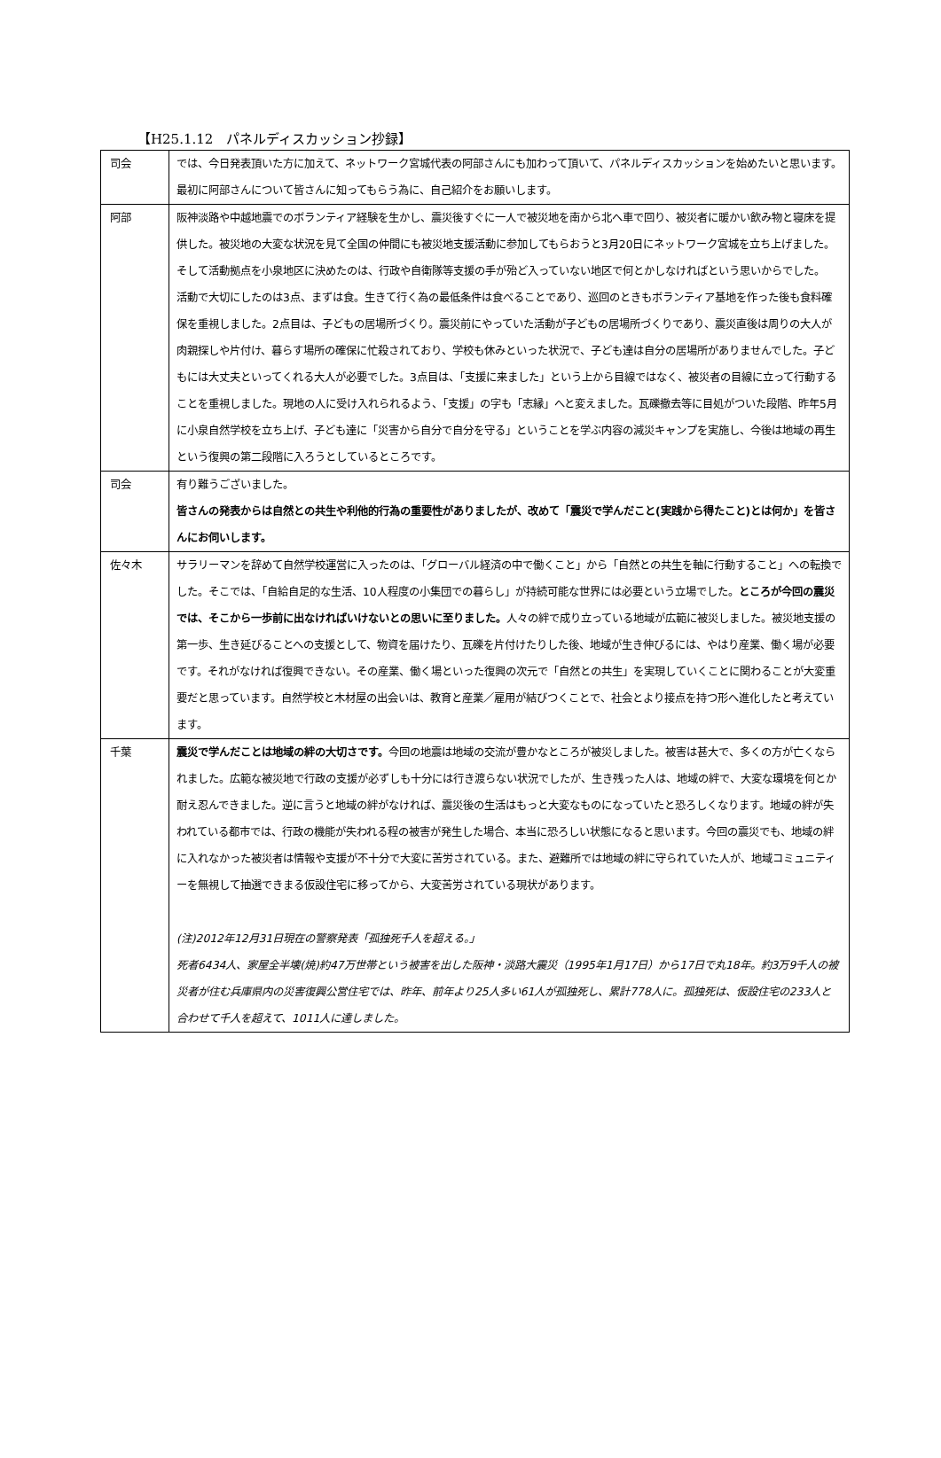【H25.1.12　パネルディスカッション抄録】
| 司会 | では、今日発表頂いた方に加えて、ネットワーク宮城代表の阿部さんにも加わって頂いて、パネルディスカッションを始めたいと思います。最初に阿部さんについて皆さんに知ってもらう為に、自己紹介をお願いします。 |
| 阿部 | 阪神淡路や中越地震でのボランティア経験を生かし、震災後すぐに一人で被災地を南から北へ車で回り、被災者に暖かい飲み物と寝床を提供した。被災地の大変な状況を見て全国の仲間にも被災地支援活動に参加してもらおうと3月20日にネットワーク宮城を立ち上げました。そして活動拠点を小泉地区に決めたのは、行政や自衛隊等支援の手が殆ど入っていない地区で何とかしなければという思いからでした。 活動で大切にしたのは3点、まずは食。生きて行く為の最低条件は食べることであり、巡回のときもボランティア基地を作った後も食料確保を重視しました。2点目は、子どもの居場所づくり。震災前にやっていた活動が子どもの居場所づくりであり、震災直後は周りの大人が肉親探しや片付け、暮らす場所の確保に忙殺されており、学校も休みといった状況で、子ども達は自分の居場所がありませんでした。子どもには大丈夫といってくれる大人が必要でした。3点目は、「支援に来ました」という上から目線ではなく、被災者の目線に立って行動することを重視しました。現地の人に受け入れられるよう、「支援」の字も「志縁」へと変えました。瓦礫撤去等に目処がついた段階、昨年5月に小泉自然学校を立ち上げ、子ども達に「災害から自分で自分を守る」ということを学ぶ内容の減災キャンプを実施し、今後は地域の再生という復興の第二段階に入ろうとしているところです。 |
| 司会 | 有り難うございました。 皆さんの発表からは自然との共生や利他的行為の重要性がありましたが、改めて「震災で学んだこと(実践から得たこと)とは何か」を皆さんにお伺いします。 |
| 佐々木 | サラリーマンを辞めて自然学校運営に入ったのは、「グローバル経済の中で働くこと」から「自然との共生を軸に行動すること」への転換でした。そこでは、「自給自足的な生活、10人程度の小集団での暮らし」が持続可能な世界には必要という立場でした。 ところが今回の震災では、そこから一歩前に出なければいけないとの思いに至りました。 人々の絆で成り立っている地域が広範に被災しました。被災地支援の第一歩、生き延びることへの支援として、物資を届けたり、瓦礫を片付けたりした後、地域が生き伸びるには、やはり産業、働く場が必要です。それがなければ復興できない。その産業、働く場といった復興の次元で「自然との共生」を実現していくことに関わることが大変重要だと思っています。自然学校と木材屋の出会いは、教育と産業／雇用が結びつくことで、社会とより接点を持つ形へ進化したと考えています。 |
| 千葉 | 震災で学んだことは地域の絆の大切さです。 今回の地震は地域の交流が豊かなところが被災しました。被害は甚大で、多くの方が亡くなられました。広範な被災地で行政の支援が必ずしも十分には行き渡らない状況でしたが、生き残った人は、地域の絆で、大変な環境を何とか耐え忍んできました。逆に言うと地域の絆がなければ、震災後の生活はもっと大変なものになっていたと恐ろしくなります。地域の絆が失われている都市では、行政の機能が失われる程の被害が発生した場合、本当に恐ろしい状態になると思います。今回の震災でも、地域の絆に入れなかった被災者は情報や支援が不十分で大変に苦労されている。また、避難所では地域の絆に守られていた人が、地域コミュニティーを無視して抽選できまる仮設住宅に移ってから、大変苦労されている現状があります。 (注)2012年12月31日現在の警察発表「孤独死千人を超える。」 死者6434人、家屋全半壊(焼)約47万世帯という被害を出した阪神・淡路大震災（1995年1月17日）から17日で丸18年。約3万9千人の被災者が住む兵庫県内の災害復興公営住宅では、昨年、前年より25人多い61人が孤独死し、累計778人に。孤独死は、仮設住宅の233人と合わせて千人を超えて、1011人に達しました。 |